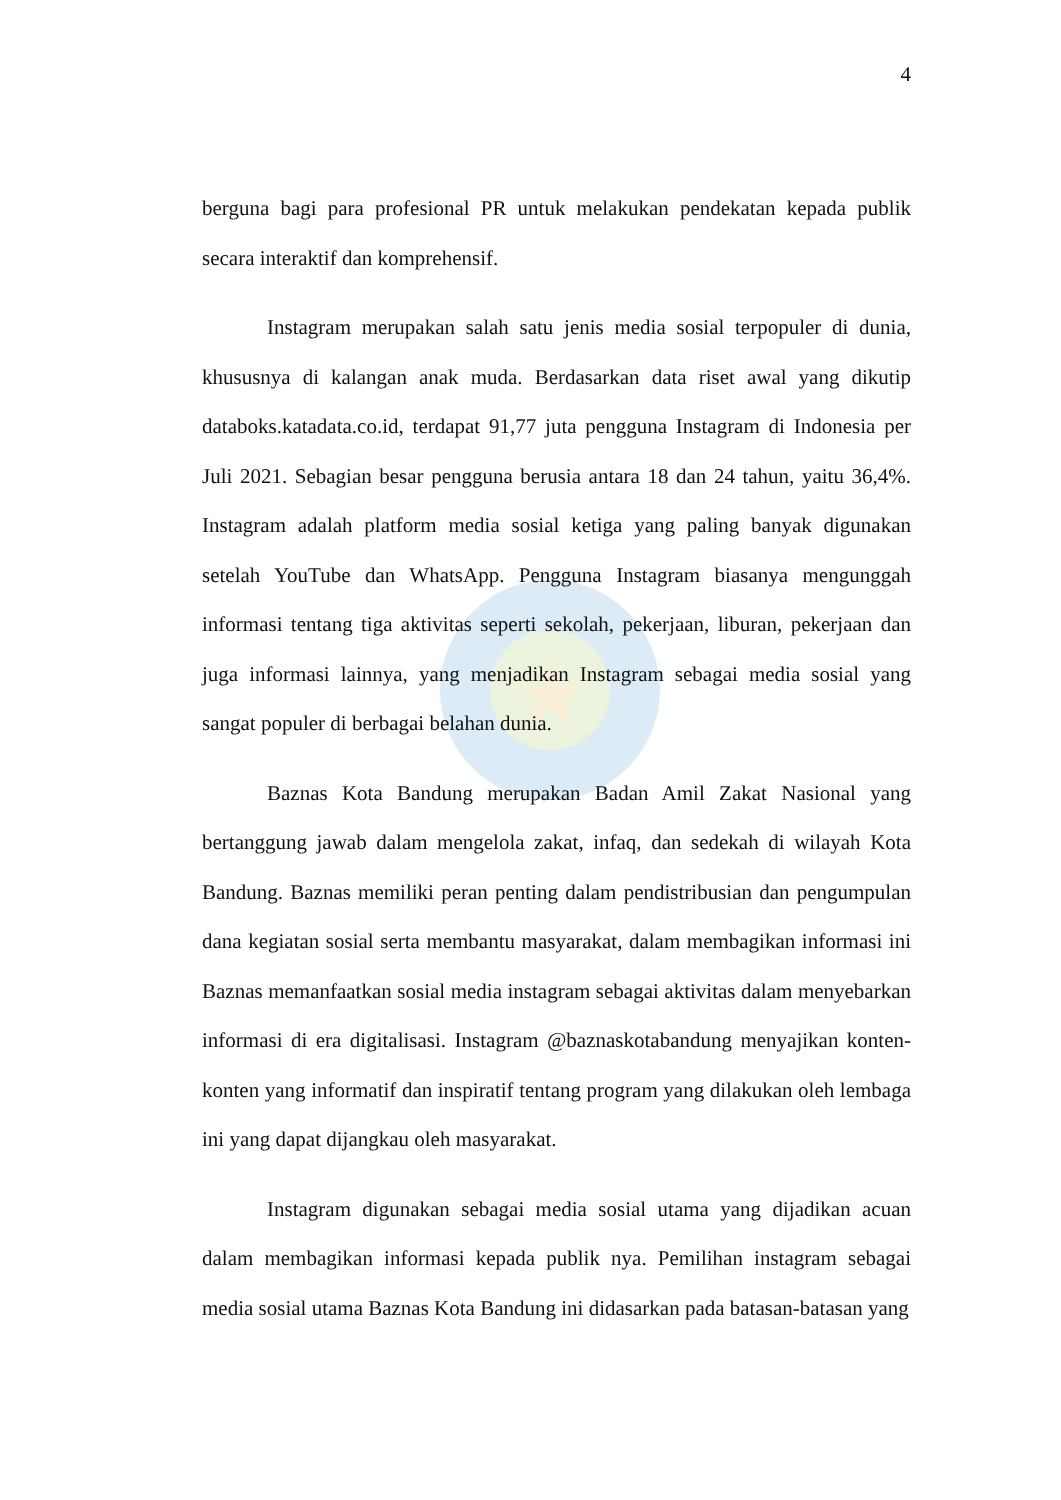4
berguna bagi para profesional PR untuk melakukan pendekatan kepada publik secara interaktif dan komprehensif.
Instagram merupakan salah satu jenis media sosial terpopuler di dunia, khususnya di kalangan anak muda. Berdasarkan data riset awal yang dikutip databoks.katadata.co.id, terdapat 91,77 juta pengguna Instagram di Indonesia per Juli 2021. Sebagian besar pengguna berusia antara 18 dan 24 tahun, yaitu 36,4%. Instagram adalah platform media sosial ketiga yang paling banyak digunakan setelah YouTube dan WhatsApp. Pengguna Instagram biasanya mengunggah informasi tentang tiga aktivitas seperti sekolah, pekerjaan, liburan, pekerjaan dan juga informasi lainnya, yang menjadikan Instagram sebagai media sosial yang sangat populer di berbagai belahan dunia.
Baznas Kota Bandung merupakan Badan Amil Zakat Nasional yang bertanggung jawab dalam mengelola zakat, infaq, dan sedekah di wilayah Kota Bandung. Baznas memiliki peran penting dalam pendistribusian dan pengumpulan dana kegiatan sosial serta membantu masyarakat, dalam membagikan informasi ini Baznas memanfaatkan sosial media instagram sebagai aktivitas dalam menyebarkan informasi di era digitalisasi. Instagram @baznaskotabandung menyajikan konten-konten yang informatif dan inspiratif tentang program yang dilakukan oleh lembaga ini yang dapat dijangkau oleh masyarakat.
Instagram digunakan sebagai media sosial utama yang dijadikan acuan dalam membagikan informasi kepada publik nya. Pemilihan instagram sebagai media sosial utama Baznas Kota Bandung ini didasarkan pada batasan-batasan yang